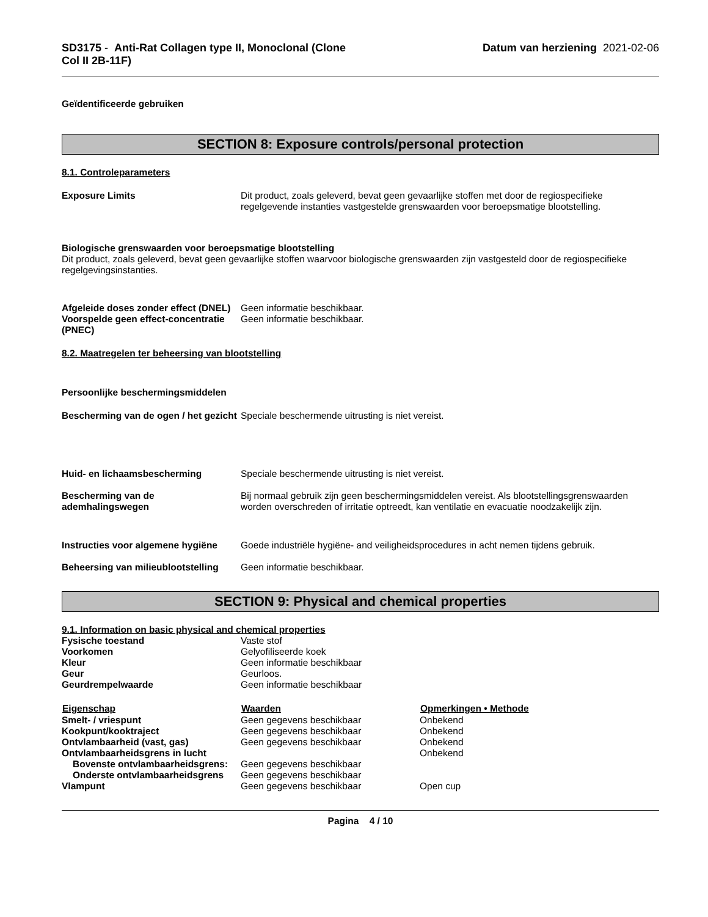SD3175 - Anti-Rat Collagen type II, Monoclonal (Clone
Col II 2B-11F)
Datum van herziening 2021-02-06
Geïdentificeerde gebruiken
SECTION 8: Exposure controls/personal protection
8.1. Controleparameters
Exposure Limits Dit product, zoals geleverd, bevat geen gevaarlijke stoffen met door de regiospecifieke regelgevende instanties vastgestelde grenswaarden voor beroepsmatige blootstelling.
Biologische grenswaarden voor beroepsmatige blootstelling
Dit product, zoals geleverd, bevat geen gevaarlijke stoffen waarvoor biologische grenswaarden zijn vastgesteld door de regiospecifieke regelgevingsinstanties.
Afgeleide doses zonder effect (DNEL)
Geen informatie beschikbaar.
Voorspelde geen effect-concentratie (PNEC)
Geen informatie beschikbaar.
8.2. Maatregelen ter beheersing van blootstelling
Persoonlijke beschermingsmiddelen
Bescherming van de ogen / het gezicht
Speciale beschermende uitrusting is niet vereist.
Huid- en lichaamsbescherming Speciale beschermende uitrusting is niet vereist.
Bescherming van de ademhalingswegen
Bij normaal gebruik zijn geen beschermingsmiddelen vereist. Als blootstellingsgrenswaarden worden overschreden of irritatie optreedt, kan ventilatie en evacuatie noodzakelijk zijn.
Instructies voor algemene hygiëne
Goede industriële hygiëne- and veiligheidsprocedures in acht nemen tijdens gebruik.
Beheersing van milieublootstelling
Geen informatie beschikbaar.
SECTION 9: Physical and chemical properties
| 9.1. Information on basic physical and chemical properties | | |
| Fysische toestand | Vaste stof | |
| Voorkomen | Gelyofiliseerde koek | |
| Kleur | Geen informatie beschikbaar | |
| Geur | Geurloos. | |
| Geurdrempelwaarde | Geen informatie beschikbaar | |
| Eigenschap | Waarden | Opmerkingen • Methode |
| Smelt- / vriespunt | Geen gegevens beschikbaar | Onbekend |
| Kookpunt/kooktraject | Geen gegevens beschikbaar | Onbekend |
| Ontvlambaarheid (vast, gas) | Geen gegevens beschikbaar | Onbekend |
| Ontvlambaarheidsgrens in lucht | | Onbekend |
| Bovenste ontvlambaarheidsgrens: | Geen gegevens beschikbaar | |
| Onderste ontvlambaarheidsgrens | Geen gegevens beschikbaar | |
| Vlampunt | Geen gegevens beschikbaar | Open cup |
Pagina 4 / 10